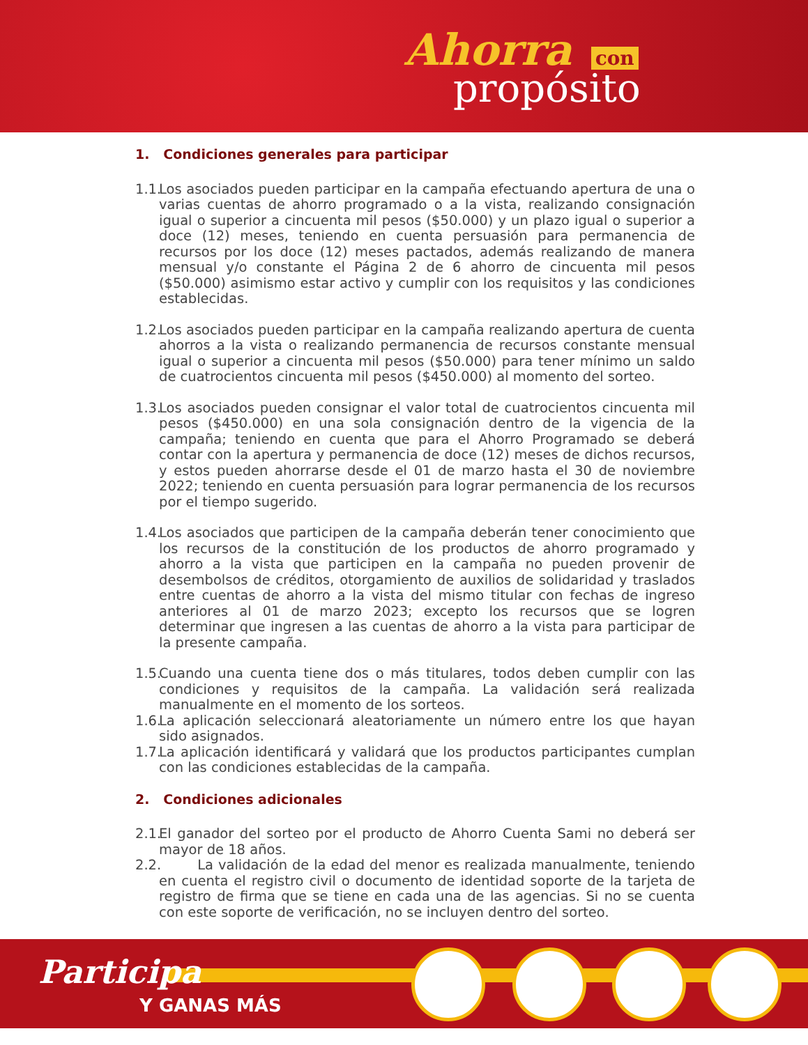Ahorra con
propósito
1. Condiciones generales para participar
1.1.
Los asociados pueden participar en la campaña efectuando apertura de una o varias cuentas de ahorro programado o a la vista, realizando consignación igual o superior a cincuenta mil pesos ($50.000) y un plazo igual o superior a doce (12) meses, teniendo en cuenta persuasión para permanencia de recursos por los doce (12) meses pactados, además realizando de manera mensual y/o constante el Página 2 de 6 ahorro de cincuenta mil pesos ($50.000) asimismo estar activo y cumplir con los requisitos y las condiciones establecidas.
1.2.
Los asociados pueden participar en la campaña realizando apertura de cuenta ahorros a la vista o realizando permanencia de recursos constante mensual igual o superior a cincuenta mil pesos ($50.000) para tener mínimo un saldo de cuatrocientos cincuenta mil pesos ($450.000) al momento del sorteo.
1.3.
Los asociados pueden consignar el valor total de cuatrocientos cincuenta mil pesos ($450.000) en una sola consignación dentro de la vigencia de la campaña; teniendo en cuenta que para el Ahorro Programado se deberá contar con la apertura y permanencia de doce (12) meses de dichos recursos, y estos pueden ahorrarse desde el 01 de marzo hasta el 30 de noviembre 2022; teniendo en cuenta persuasión para lograr permanencia de los recursos por el tiempo sugerido.
1.4.
Los asociados que participen de la campaña deberán tener conocimiento que los recursos de la constitución de los productos de ahorro programado y ahorro a la vista que participen en la campaña no pueden provenir de desembolsos de créditos, otorgamiento de auxilios de solidaridad y traslados entre cuentas de ahorro a la vista del mismo titular con fechas de ingreso anteriores al 01 de marzo 2023; excepto los recursos que se logren determinar que ingresen a las cuentas de ahorro a la vista para participar de la presente campaña.
1.5.
Cuando una cuenta tiene dos o más titulares, todos deben cumplir con las condiciones y requisitos de la campaña. La validación será realizada manualmente en el momento de los sorteos.
1.6.
La aplicación seleccionará aleatoriamente un número entre los que hayan sido asignados.
1.7.
La aplicación identificará y validará que los productos participantes cumplan con las condiciones establecidas de la campaña.
2. Condiciones adicionales
2.1.
El ganador del sorteo por el producto de Ahorro Cuenta Sami no deberá ser mayor de 18 años.
2.2.
La validación de la edad del menor es realizada manualmente, teniendo en cuenta el registro civil o documento de identidad soporte de la tarjeta de registro de firma que se tiene en cada una de las agencias. Si no se cuenta con este soporte de verificación, no se incluyen dentro del sorteo.
Participa
Y GANAS MÁS